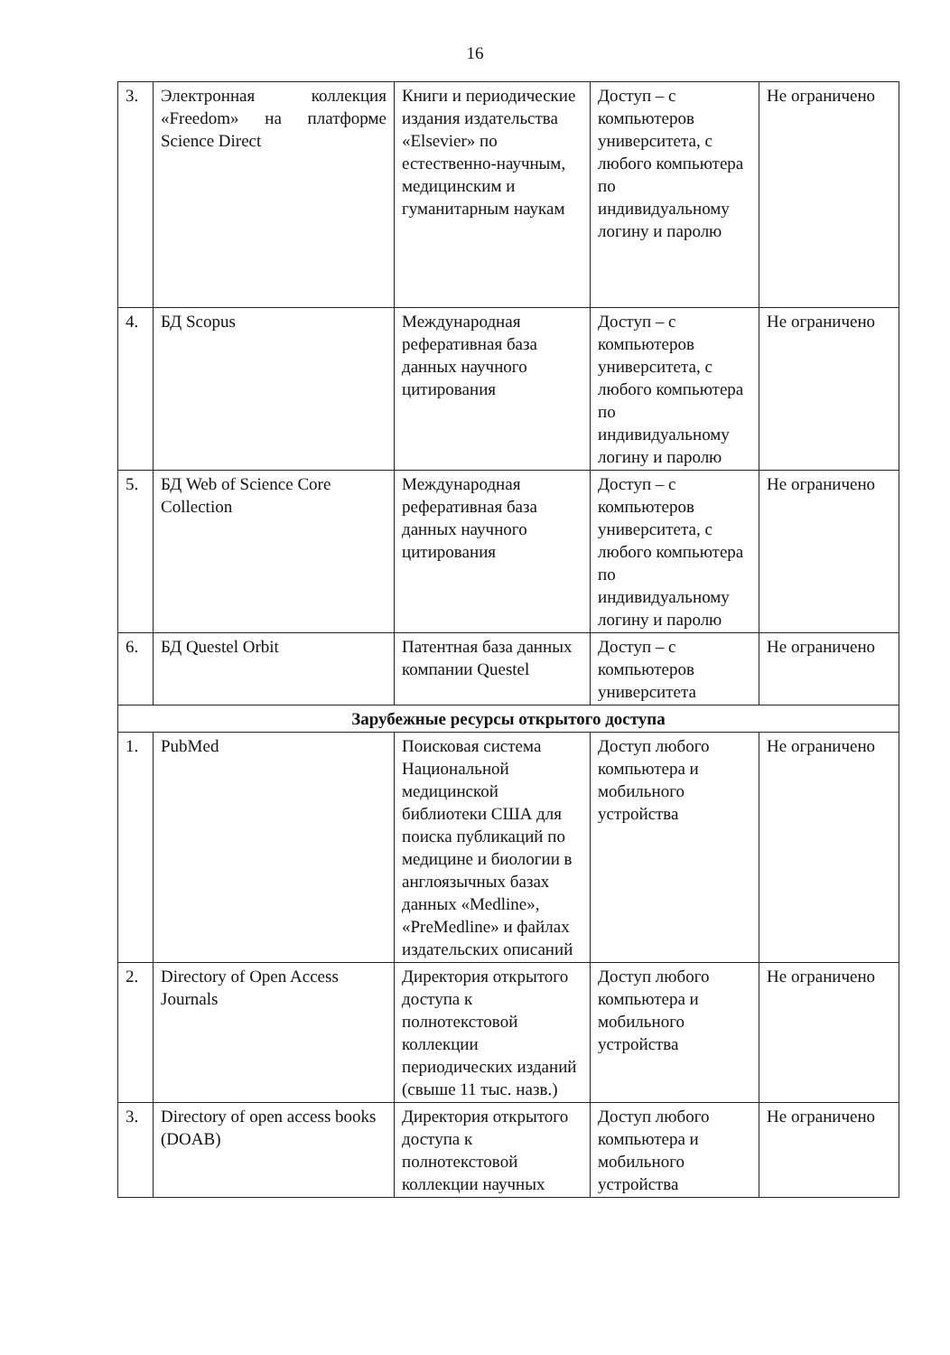16
| 3. | Электронная коллекция «Freedom» на платформе Science Direct | Книги и периодические издания издательства «Elsevier» по естественно-научным, медицинским и гуманитарным наукам | Доступ – с компьютеров университета, с любого компьютера по индивидуальному логину и паролю | Не ограничено |
| 4. | БД Scopus | Международная реферативная база данных научного цитирования | Доступ – с компьютеров университета, с любого компьютера по индивидуальному логину и паролю | Не ограничено |
| 5. | БД Web of Science Core Collection | Международная реферативная база данных научного цитирования | Доступ – с компьютеров университета, с любого компьютера по индивидуальному логину и паролю | Не ограничено |
| 6. | БД Questel Orbit | Патентная база данных компании Questel | Доступ – с компьютеров университета | Не ограничено |
| Зарубежные ресурсы открытого доступа | | | | |
| 1. | PubMed | Поисковая система Национальной медицинской библиотеки США для поиска публикаций по медицине и биологии в англоязычных базах данных «Medline», «PreMedline» и файлах издательских описаний | Доступ любого компьютера и мобильного устройства | Не ограничено |
| 2. | Directory of Open Access Journals | Директория открытого доступа к полнотекстовой коллекции периодических изданий (свыше 11 тыс. назв.) | Доступ любого компьютера и мобильного устройства | Не ограничено |
| 3. | Directory of open access books (DOAB) | Директория открытого доступа к полнотекстовой коллекции научных | Доступ любого компьютера и мобильного устройства | Не ограничено |